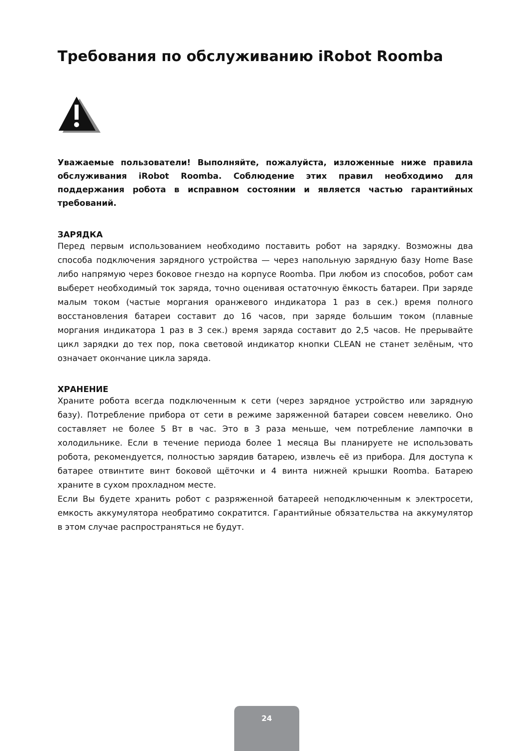Требования по обслуживанию iRobot Roomba
Уважаемые пользователи! Выполняйте, пожалуйста, изложенные ниже правила обслуживания iRobot Roomba. Соблюдение этих правил необходимо для поддержания робота в исправном состоянии и является частью гарантийных требований.
ЗАРЯДКА
Перед первым использованием необходимо поставить робот на зарядку. Возможны два способа подключения зарядного устройства — через напольную зарядную базу Home Base либо напрямую через боковое гнездо на корпусе Roomba. При любом из способов, робот сам выберет необходимый ток заряда, точно оценивая остаточную ёмкость батареи. При заряде малым током (частые моргания оранжевого индикатора 1 раз в сек.) время полного восстановления батареи составит до 16 часов, при заряде большим током (плавные моргания индикатора 1 раз в 3 сек.) время заряда составит до 2,5 часов. Не прерывайте цикл зарядки до тех пор, пока световой индикатор кнопки CLEAN не станет зелёным, что означает окончание цикла заряда.
ХРАНЕНИЕ
Храните робота всегда подключенным к сети (через зарядное устройство или зарядную базу). Потребление прибора от сети в режиме заряженной батареи совсем невелико. Оно составляет не более 5 Вт в час. Это в 3 раза меньше, чем потребление лампочки в холодильнике. Если в течение периода более 1 месяца Вы планируете не использовать робота, рекомендуется, полностью зарядив батарею, извлечь её из прибора. Для доступа к батарее отвинтите винт боковой щёточки и 4 винта нижней крышки Roomba. Батарею храните в сухом прохладном месте.
Если Вы будете хранить робот с разряженной батареей неподключенным к электросети, емкость аккумулятора необратимо сократится. Гарантийные обязательства на аккумулятор в этом случае распространяться не будут.
24